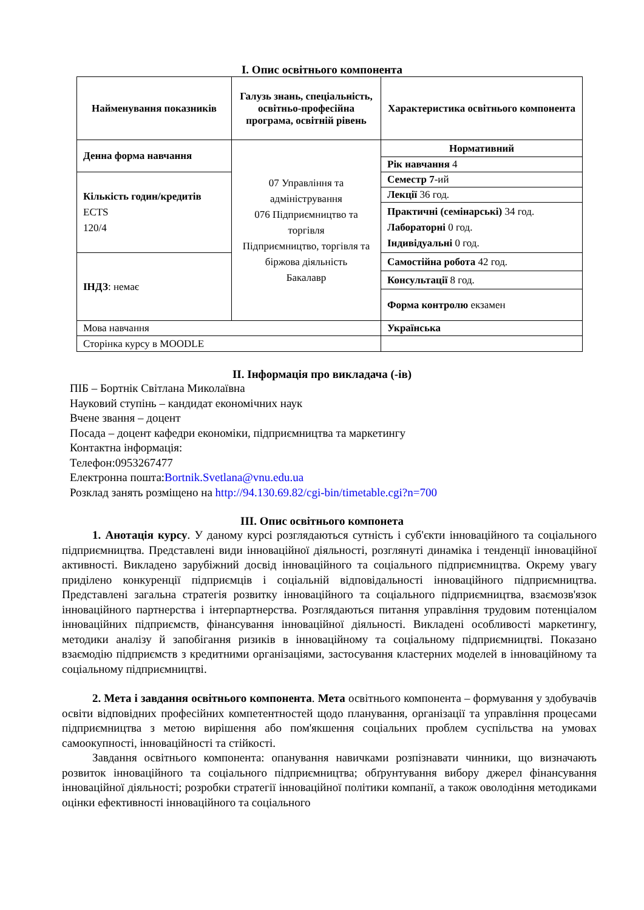І. Опис освітнього компонента
| Найменування показників | Галузь знань, спеціальність, освітньо-професійна програма, освітній рівень | Характеристика освітнього компонента |
| Денна форма навчання | 07 Управління та адміністрування 076 Підприємництво та торгівля Підприємництво, торгівля та біржова діяльність Бакалавр | Нормативний |
| | | Рік навчання 4 |
| Кількість годин/кредитів ECTS 120/4 | | Семестр 7 -ий |
| | | Лекції 36 год. |
| | | Практичні (семінарські) 34 год. Лабораторні 0 год. Індивідуальні 0 год. |
| ІНДЗ : немає | | Самостійна робота 42 год. |
| | | Консультації 8 год. |
| | | Форма контролю екзамен |
| Мова навчання | | Українська |
| Сторінка курсу в MOODLE | | |
ІІ. Інформація про викладача (-ів)
ПІБ – Бортнік Світлана Миколаївна
Науковий ступінь – кандидат економічних наук
Вчене звання – доцент
Посада – доцент кафедри економіки, підприємництва та маркетингу
Контактна інформація:
Телефон:0953267477
Електронна пошта:Bortnik.Svetlana@vnu.edu.ua
Розклад занять розміщено на http://94.130.69.82/cgi-bin/timetable.cgi?n=700
ІІІ. Опис освітнього компонета
1. Анотація курсу. У даному курсі розглядаються сутність і суб'єкти інноваційного та соціального підприємництва. Представлені види інноваційної діяльності, розглянуті динаміка і тенденції інноваційної активності. Викладено зарубіжний досвід інноваційного та соціального підприємництва. Окрему увагу приділено конкуренції підприємців і соціальній відповідальності інноваційного підприємництва. Представлені загальна стратегія розвитку інноваційного та соціального підприємництва, взаємозв'язок інноваційного партнерства і інтерпартнерства. Розглядаються питання управління трудовим потенціалом інноваційних підприємств, фінансування інноваційної діяльності. Викладені особливості маркетингу, методики аналізу й запобігання ризиків в інноваційному та соціальному підприємництві. Показано взаємодію підприємств з кредитними організаціями, застосування кластерних моделей в інноваційному та соціальному підприємництві.
2. Мета і завдання освітнього компонента. Мета освітнього компонента – формування у здобувачів освіти відповідних професійних компетентностей щодо планування, організації та управління процесами підприємництва з метою вирішення або пом'якшення соціальних проблем суспільства на умовах самоокупності, інноваційності та стійкості.
Завдання освітнього компонента: опанування навичками розпізнавати чинники, що визначають розвиток інноваційного та соціального підприємництва; обґрунтування вибору джерел фінансування інноваційної діяльності; розробки стратегії інноваційної політики компанії, а також оволодіння методиками оцінки ефективності інноваційного та соціального